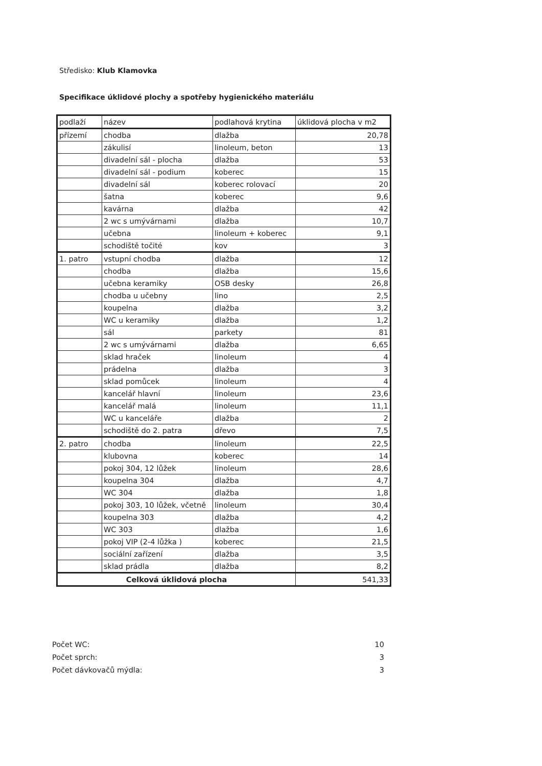Středisko: Klub Klamovka
Specifikace úklidové plochy a spotřeby hygienického materiálu
| podlaží | název | podlahová krytina | úklidová plocha v m2 |
| --- | --- | --- | --- |
| přízemí | chodba | dlažba | 20,78 |
| | zákulisí | linoleum, beton | 13 |
| | divadelní sál - plocha | dlažba | 53 |
| | divadelní sál - podium | koberec | 15 |
| | divadelní sál | koberec rolovací | 20 |
| | šatna | koberec | 9,6 |
| | kavárna | dlažba | 42 |
| | 2 wc s umývárnami | dlažba | 10,7 |
| | učebna | linoleum + koberec | 9,1 |
| | schodiště točité | kov | 3 |
| 1. patro | vstupní chodba | dlažba | 12 |
| | chodba | dlažba | 15,6 |
| | učebna keramiky | OSB desky | 26,8 |
| | chodba u učebny | lino | 2,5 |
| | koupelna | dlažba | 3,2 |
| | WC u keramiky | dlažba | 1,2 |
| | sál | parkety | 81 |
| | 2 wc s umývárnami | dlažba | 6,65 |
| | sklad hraček | linoleum | 4 |
| | prádelna | dlažba | 3 |
| | sklad pomůcek | linoleum | 4 |
| | kancelář hlavní | linoleum | 23,6 |
| | kancelář malá | linoleum | 11,1 |
| | WC u kanceláře | dlažba | 2 |
| | schodiště do 2. patra | dřevo | 7,5 |
| 2. patro | chodba | linoleum | 22,5 |
| | klubovna | koberec | 14 |
| | pokoj 304, 12 lůžek | linoleum | 28,6 |
| | koupelna 304 | dlažba | 4,7 |
| | WC 304 | dlažba | 1,8 |
| | pokoj 303, 10 lůžek, včetně | linoleum | 30,4 |
| | koupelna 303 | dlažba | 4,2 |
| | WC 303 | dlažba | 1,6 |
| | pokoj VIP (2-4 lůžka ) | koberec | 21,5 |
| | sociální zařízení | dlažba | 3,5 |
| | sklad prádla | dlažba | 8,2 |
| Celková úklidová plocha | | | 541,33 |
Počet WC: 10
Počet sprch: 3
Počet dávkovačů mýdla: 3